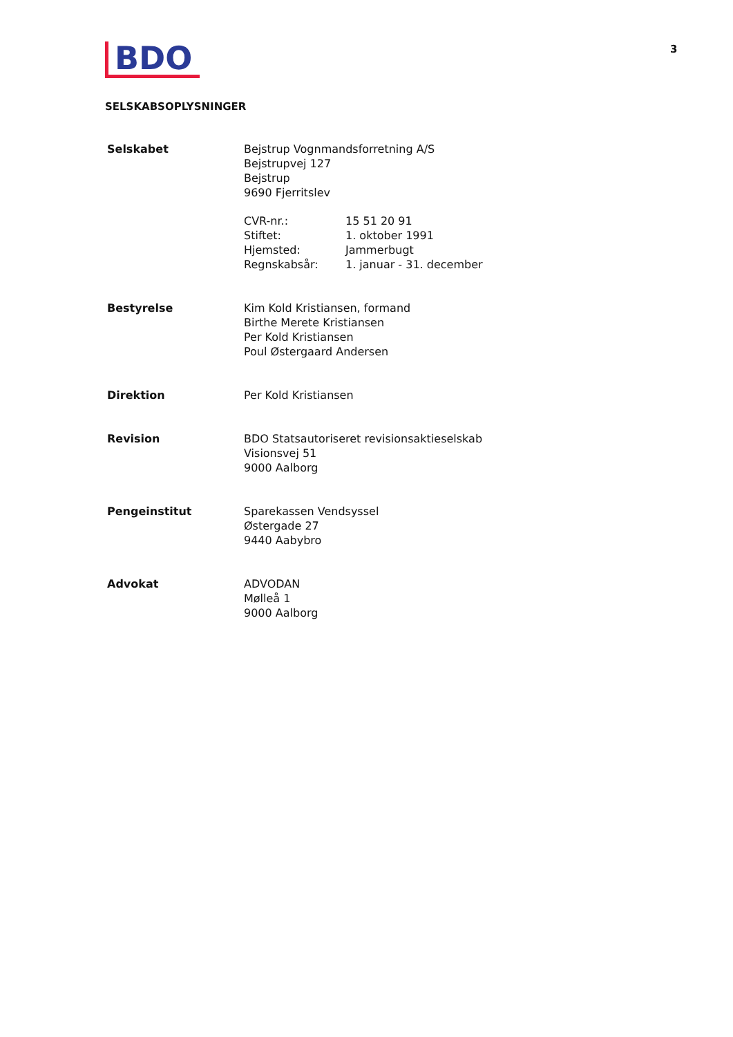BDO
3
SELSKABSOPLYSNINGER
Selskabet Bejstrup Vognmandsforretning A/S
Bejstrupvej 127
Bejstrup
9690 Fjerritslev
CVR-nr.: 15 51 20 91 Stiftet: 1. oktober 1991 Hjemsted: Jammerbugt Regnskabsår: 1. januar - 31. december
Bestyrelse Kim Kold Kristiansen, formand
Birthe Merete Kristiansen
Per Kold Kristiansen
Poul Østergaard Andersen
Direktion Per Kold Kristiansen
Revision BDO Statsautoriseret revisionsaktieselskab
Visionsvej 51
9000 Aalborg
Pengeinstitut Sparekassen Vendsyssel
Østergade 27
9440 Aabybro
Advokat ADVODAN
Mølleå 1
9000 Aalborg